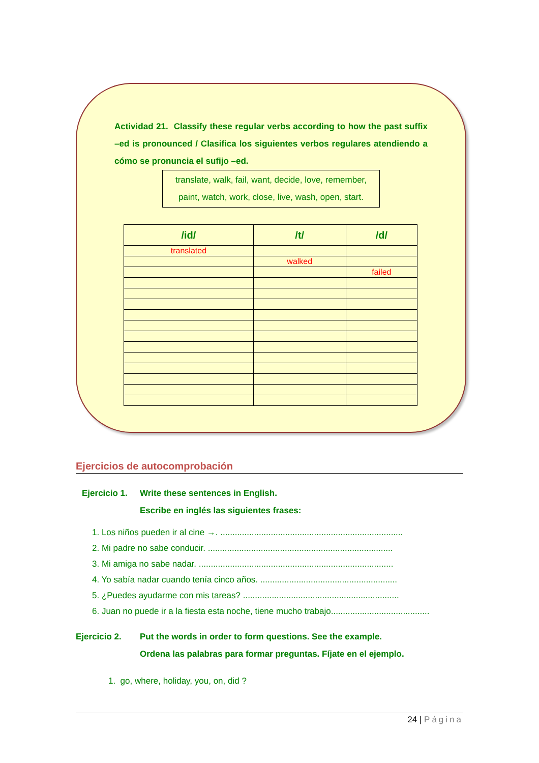Actividad 21. Classify these regular verbs according to how the past suffix –ed is pronounced / Clasifica los siguientes verbos regulares atendiendo a cómo se pronuncia el sufijo –ed.
translate, walk, fail, want, decide, love, remember,
paint, watch, work, close, live, wash, open, start.
| /id/ | /t/ | /d/ |
| --- | --- | --- |
| translated | | |
| | walked | |
| | | failed |
Ejercicios de autocomprobación
Ejercicio 1.
Write these sentences in English.
Escribe en inglés las siguientes frases:
1. Los niños pueden ir al cine →. ............................................................................
2. Mi padre no sabe conducir. .............................................................................
3. Mi amiga no sabe nadar. .................................................................................
4. Yo sabía nadar cuando tenía cinco años. .........................................................
5. ¿Puedes ayudarme con mis tareas? .................................................................
6. Juan no puede ir a la fiesta esta noche, tiene mucho trabajo.........................................
Ejercicio 2. Put the words in order to form questions. See the example.
Ordena las palabras para formar preguntas. Fíjate en el ejemplo.
1. go, where, holiday, you, on, did ?
24 | Página